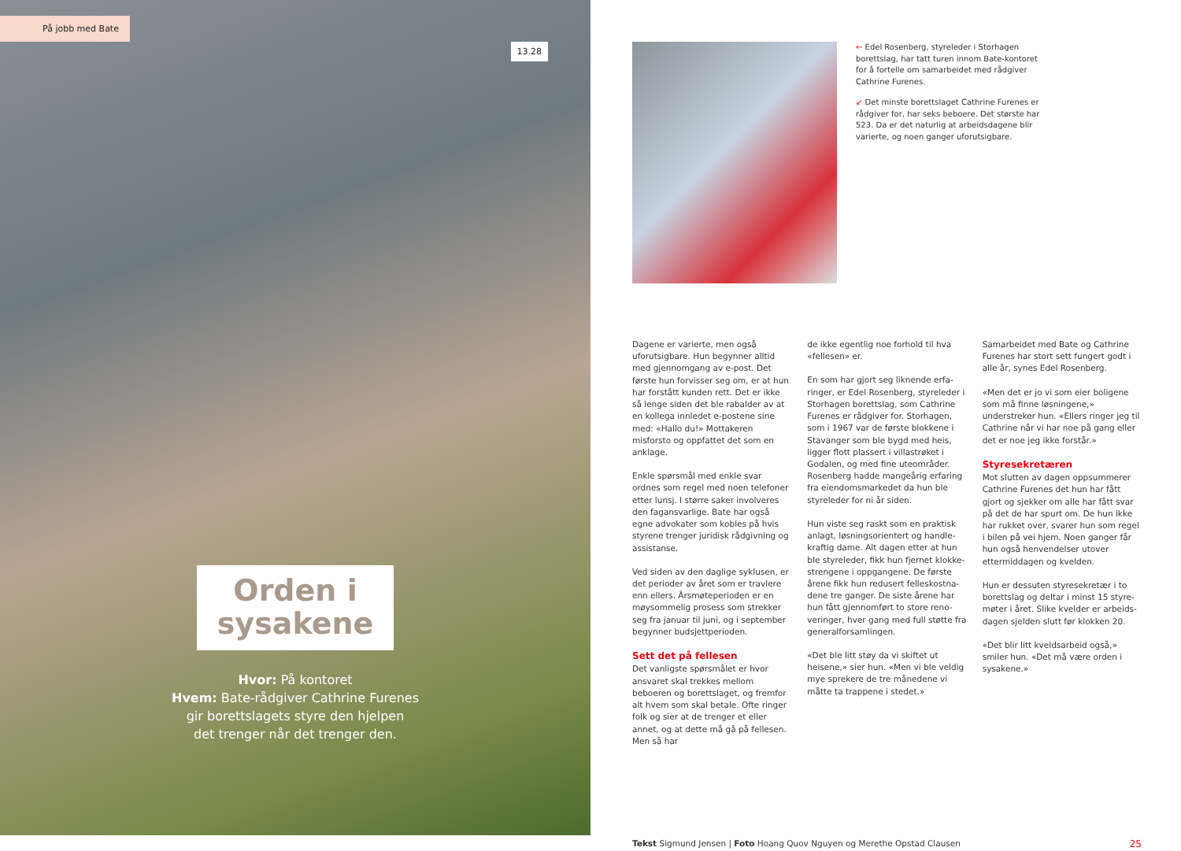På jobb med Bate
13.28
Orden i
sysakene
Hvor: På kontoret
Hvem: Bate-rådgiver Cathrine Furenes
gir borettslagets styre den hjelpen
det trenger når det trenger den.
← Edel Rosenberg, styreleder i Storhagen borettslag, har tatt turen innom Bate-kontoret for å fortelle om samarbeidet med rådgiver Cathrine Furenes.
↙ Det minste borettslaget Cathrine Furenes er rådgiver for, har seks beboere. Det største har 523. Da er det naturlig at arbeidsdagene blir varierte, og noen ganger uforutsigbare.
Dagene er varierte, men også uforutsig­bare. Hun begynner alltid med gjen­nomgang av e-post. Det første hun forvisser seg om, er at hun har forstått kunden rett. Det er ikke så lenge siden det ble rabalder av at en kollega inn­ledet e-postene sine med: «Hallo du!» Mottakeren misforsto og oppfattet det som en anklage.
Enkle spørsmål med enkle svar ordnes som regel med noen telefoner etter lunsj. I større saker involveres den fag­ansvarlige. Bate har også egne advokater som kobles på hvis styrene trenger juridisk rådgivning og assistanse.
Ved siden av den daglige syklusen, er det perioder av året som er travlere enn ellers. Årsmøteperioden er en møysom­melig prosess som strekker seg fra januar til juni, og i september begynner budsjettperioden.
Sett det på fellesen
Det vanligste spørsmålet er hvor ansvaret skal trekkes mellom beboeren og borettslaget, og fremfor alt hvem som skal betale. Ofte ringer folk og sier at de trenger et eller annet, og at dette må gå på fellesen. Men så har
de ikke egentlig noe forhold til hva «fellesen» er.
En som har gjort seg liknende erfa­ringer, er Edel Rosenberg, styreleder i Storhagen borettslag, som Cathrine Furenes er rådgiver for. Storhagen, som i 1967 var de første blokkene i Stavanger som ble bygd med heis, ligger flott plassert i villastrøket i Godalen, og med fine uteområder. Rosenberg hadde mangeårig erfaring fra eiendomsmarkedet da hun ble styreleder for ni år siden.
Hun viste seg raskt som en praktisk anlagt, løsningsorientert og handle­kraftig dame. Alt dagen etter at hun ble styreleder, fikk hun fjernet klokke­strengene i oppgangene. De første årene fikk hun redusert felleskostna­dene tre ganger. De siste årene har hun fått gjennomført to store reno­veringer, hver gang med full støtte fra generalforsamlingen.
«Det ble litt støy da vi skiftet ut heisene,» sier hun. «Men vi ble veldig mye sprekere de tre månedene vi måtte ta trappene i stedet.»
Samarbeidet med Bate og Cathrine Furenes har stort sett fungert godt i alle år, synes Edel Rosenberg.
«Men det er jo vi som eier boligene som må finne løsningene,» understreker hun. «Ellers ringer jeg til Cathrine når vi har noe på gang eller det er noe jeg ikke forstår.»
Styresekretæren
Mot slutten av dagen oppsummerer Cathrine Furenes det hun har fått gjort og sjekker om alle har fått svar på det de har spurt om. De hun ikke har rukket over, svarer hun som regel i bilen på vei hjem. Noen ganger får hun også henvendelser utover ettermiddagen og kvelden.
Hun er dessuten styresekretær i to borettslag og deltar i minst 15 styre­møter i året. Slike kvelder er arbeids­dagen sjelden slutt før klokken 20.
«Det blir litt kveldsarbeid også,» smiler hun. «Det må være orden i sysakene.»
Tekst Sigmund Jensen | Foto Hoang Quov Nguyen og Merethe Opstad Clausen 25